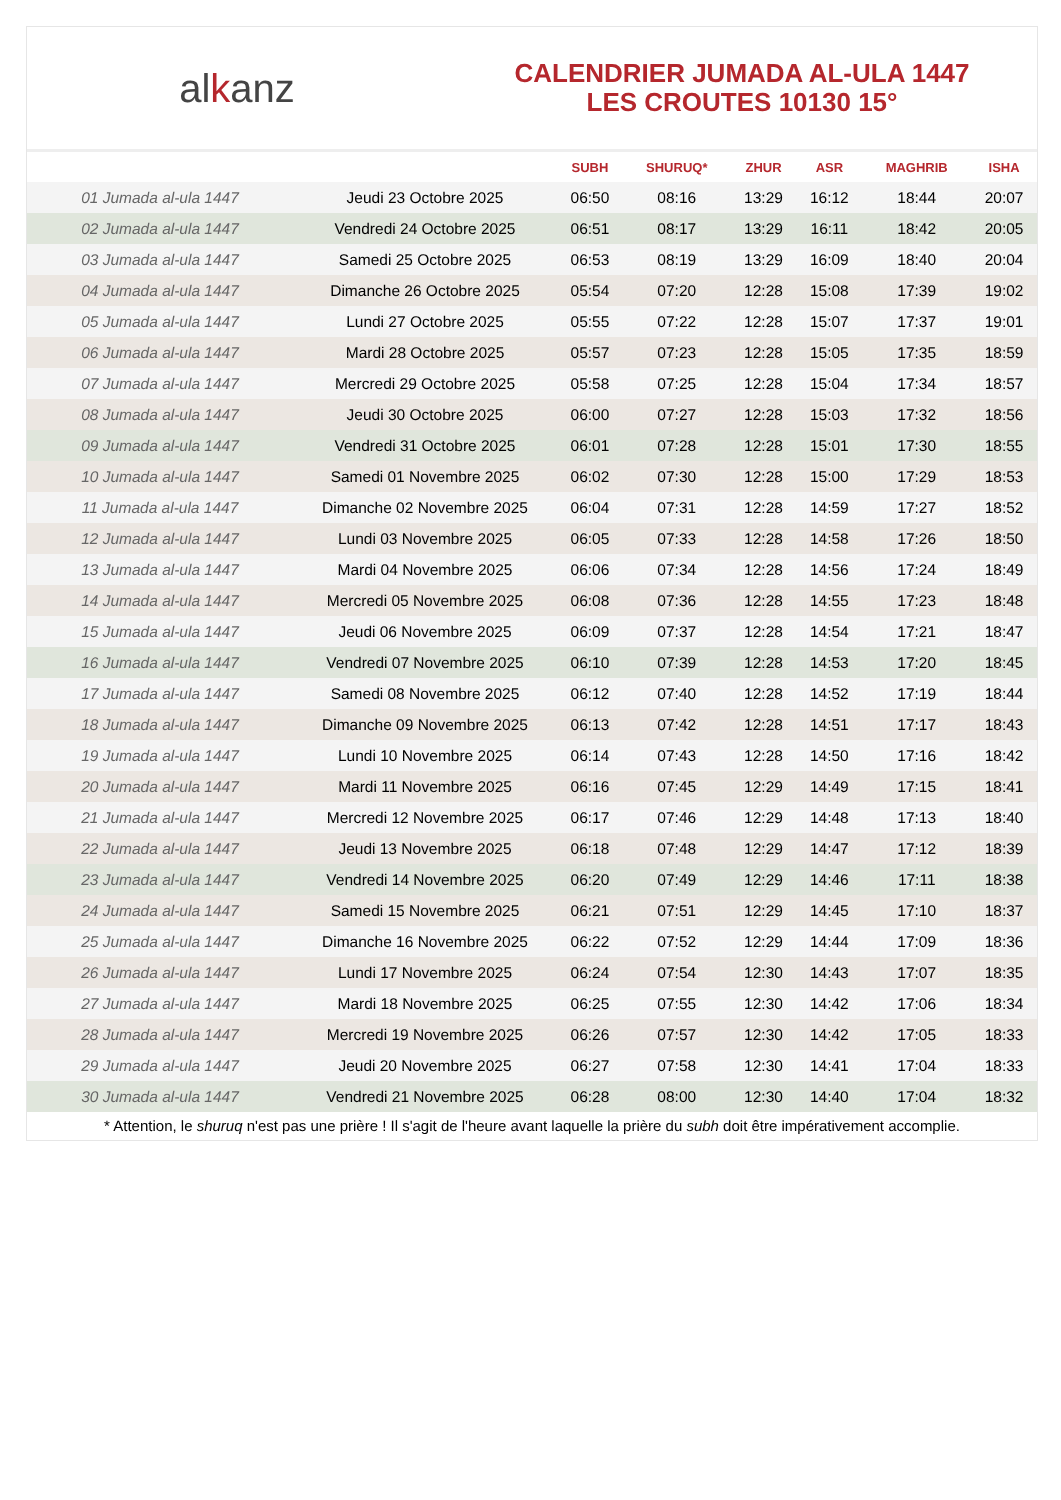alkanz
CALENDRIER JUMADA AL-ULA 1447
LES CROUTES 10130 15°
| | | SUBH | SHURUQ* | ZHUR | ASR | MAGHRIB | ISHA |
| --- | --- | --- | --- | --- | --- | --- | --- |
| 01 Jumada al-ula 1447 | Jeudi 23 Octobre 2025 | 06:50 | 08:16 | 13:29 | 16:12 | 18:44 | 20:07 |
| 02 Jumada al-ula 1447 | Vendredi 24 Octobre 2025 | 06:51 | 08:17 | 13:29 | 16:11 | 18:42 | 20:05 |
| 03 Jumada al-ula 1447 | Samedi 25 Octobre 2025 | 06:53 | 08:19 | 13:29 | 16:09 | 18:40 | 20:04 |
| 04 Jumada al-ula 1447 | Dimanche 26 Octobre 2025 | 05:54 | 07:20 | 12:28 | 15:08 | 17:39 | 19:02 |
| 05 Jumada al-ula 1447 | Lundi 27 Octobre 2025 | 05:55 | 07:22 | 12:28 | 15:07 | 17:37 | 19:01 |
| 06 Jumada al-ula 1447 | Mardi 28 Octobre 2025 | 05:57 | 07:23 | 12:28 | 15:05 | 17:35 | 18:59 |
| 07 Jumada al-ula 1447 | Mercredi 29 Octobre 2025 | 05:58 | 07:25 | 12:28 | 15:04 | 17:34 | 18:57 |
| 08 Jumada al-ula 1447 | Jeudi 30 Octobre 2025 | 06:00 | 07:27 | 12:28 | 15:03 | 17:32 | 18:56 |
| 09 Jumada al-ula 1447 | Vendredi 31 Octobre 2025 | 06:01 | 07:28 | 12:28 | 15:01 | 17:30 | 18:55 |
| 10 Jumada al-ula 1447 | Samedi 01 Novembre 2025 | 06:02 | 07:30 | 12:28 | 15:00 | 17:29 | 18:53 |
| 11 Jumada al-ula 1447 | Dimanche 02 Novembre 2025 | 06:04 | 07:31 | 12:28 | 14:59 | 17:27 | 18:52 |
| 12 Jumada al-ula 1447 | Lundi 03 Novembre 2025 | 06:05 | 07:33 | 12:28 | 14:58 | 17:26 | 18:50 |
| 13 Jumada al-ula 1447 | Mardi 04 Novembre 2025 | 06:06 | 07:34 | 12:28 | 14:56 | 17:24 | 18:49 |
| 14 Jumada al-ula 1447 | Mercredi 05 Novembre 2025 | 06:08 | 07:36 | 12:28 | 14:55 | 17:23 | 18:48 |
| 15 Jumada al-ula 1447 | Jeudi 06 Novembre 2025 | 06:09 | 07:37 | 12:28 | 14:54 | 17:21 | 18:47 |
| 16 Jumada al-ula 1447 | Vendredi 07 Novembre 2025 | 06:10 | 07:39 | 12:28 | 14:53 | 17:20 | 18:45 |
| 17 Jumada al-ula 1447 | Samedi 08 Novembre 2025 | 06:12 | 07:40 | 12:28 | 14:52 | 17:19 | 18:44 |
| 18 Jumada al-ula 1447 | Dimanche 09 Novembre 2025 | 06:13 | 07:42 | 12:28 | 14:51 | 17:17 | 18:43 |
| 19 Jumada al-ula 1447 | Lundi 10 Novembre 2025 | 06:14 | 07:43 | 12:28 | 14:50 | 17:16 | 18:42 |
| 20 Jumada al-ula 1447 | Mardi 11 Novembre 2025 | 06:16 | 07:45 | 12:29 | 14:49 | 17:15 | 18:41 |
| 21 Jumada al-ula 1447 | Mercredi 12 Novembre 2025 | 06:17 | 07:46 | 12:29 | 14:48 | 17:13 | 18:40 |
| 22 Jumada al-ula 1447 | Jeudi 13 Novembre 2025 | 06:18 | 07:48 | 12:29 | 14:47 | 17:12 | 18:39 |
| 23 Jumada al-ula 1447 | Vendredi 14 Novembre 2025 | 06:20 | 07:49 | 12:29 | 14:46 | 17:11 | 18:38 |
| 24 Jumada al-ula 1447 | Samedi 15 Novembre 2025 | 06:21 | 07:51 | 12:29 | 14:45 | 17:10 | 18:37 |
| 25 Jumada al-ula 1447 | Dimanche 16 Novembre 2025 | 06:22 | 07:52 | 12:29 | 14:44 | 17:09 | 18:36 |
| 26 Jumada al-ula 1447 | Lundi 17 Novembre 2025 | 06:24 | 07:54 | 12:30 | 14:43 | 17:07 | 18:35 |
| 27 Jumada al-ula 1447 | Mardi 18 Novembre 2025 | 06:25 | 07:55 | 12:30 | 14:42 | 17:06 | 18:34 |
| 28 Jumada al-ula 1447 | Mercredi 19 Novembre 2025 | 06:26 | 07:57 | 12:30 | 14:42 | 17:05 | 18:33 |
| 29 Jumada al-ula 1447 | Jeudi 20 Novembre 2025 | 06:27 | 07:58 | 12:30 | 14:41 | 17:04 | 18:33 |
| 30 Jumada al-ula 1447 | Vendredi 21 Novembre 2025 | 06:28 | 08:00 | 12:30 | 14:40 | 17:04 | 18:32 |
* Attention, le shuruq n'est pas une prière ! Il s'agit de l'heure avant laquelle la prière du subh doit être impérativement accomplie.